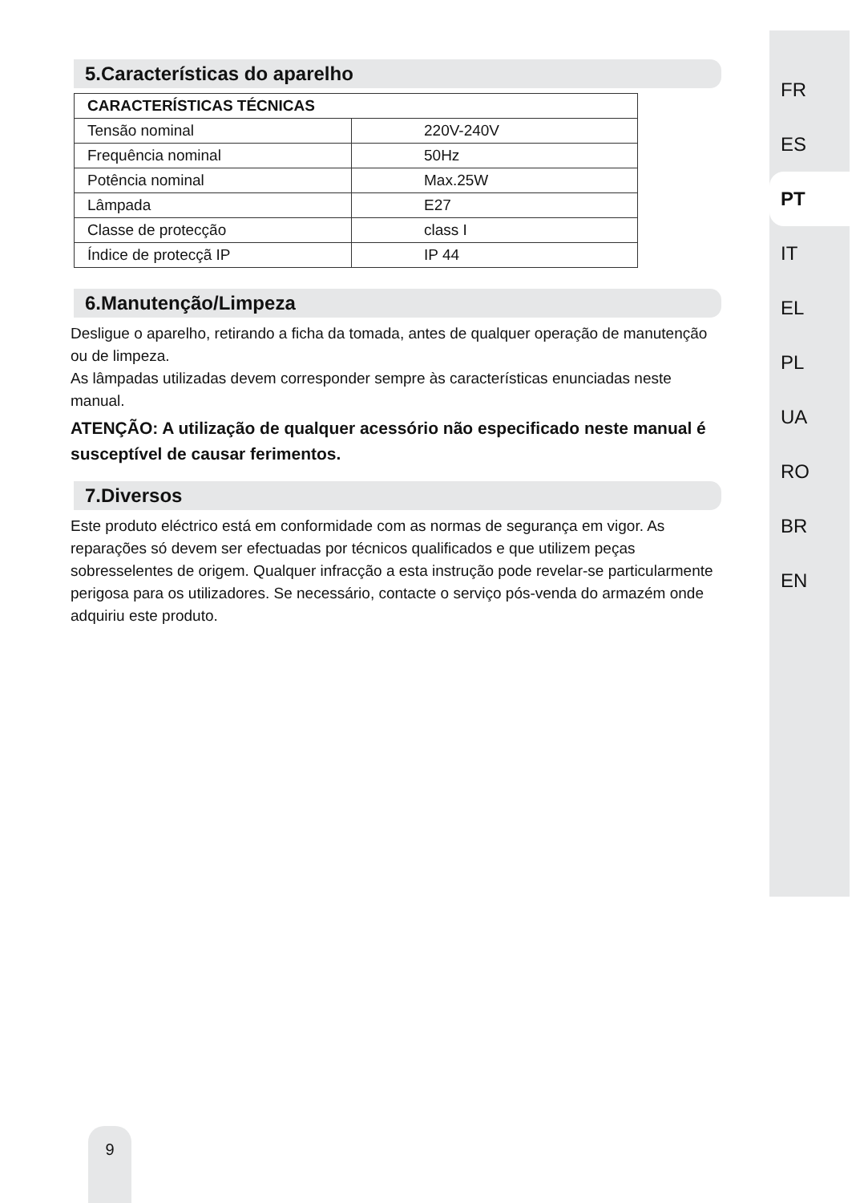5.Características do aparelho
| CARACTERÍSTICAS TÉCNICAS | |
| --- | --- |
| Tensão nominal | 220V-240V |
| Frequência nominal | 50Hz |
| Potência nominal | Max.25W |
| Lâmpada | E27 |
| Classe de protecção | class I |
| Índice de protecçã IP | IP 44 |
6.Manutenção/Limpeza
Desligue o aparelho, retirando a ficha da tomada, antes de qualquer operação de manutenção ou de limpeza.
As lâmpadas utilizadas devem corresponder sempre às características enunciadas neste manual.
ATENÇÃO: A utilização de qualquer acessório não especificado neste manual é susceptível de causar ferimentos.
7.Diversos
Este produto eléctrico está em conformidade com as normas de segurança em vigor. As reparações só devem ser efectuadas por técnicos qualificados e que utilizem peças sobresselentes de origem. Qualquer infracção a esta instrução pode revelar-se particularmente perigosa para os utilizadores. Se necessário, contacte o serviço pós-venda do armazém onde adquiriu este produto.
FR
ES
PT
IT
EL
PL
UA
RO
BR
EN
9